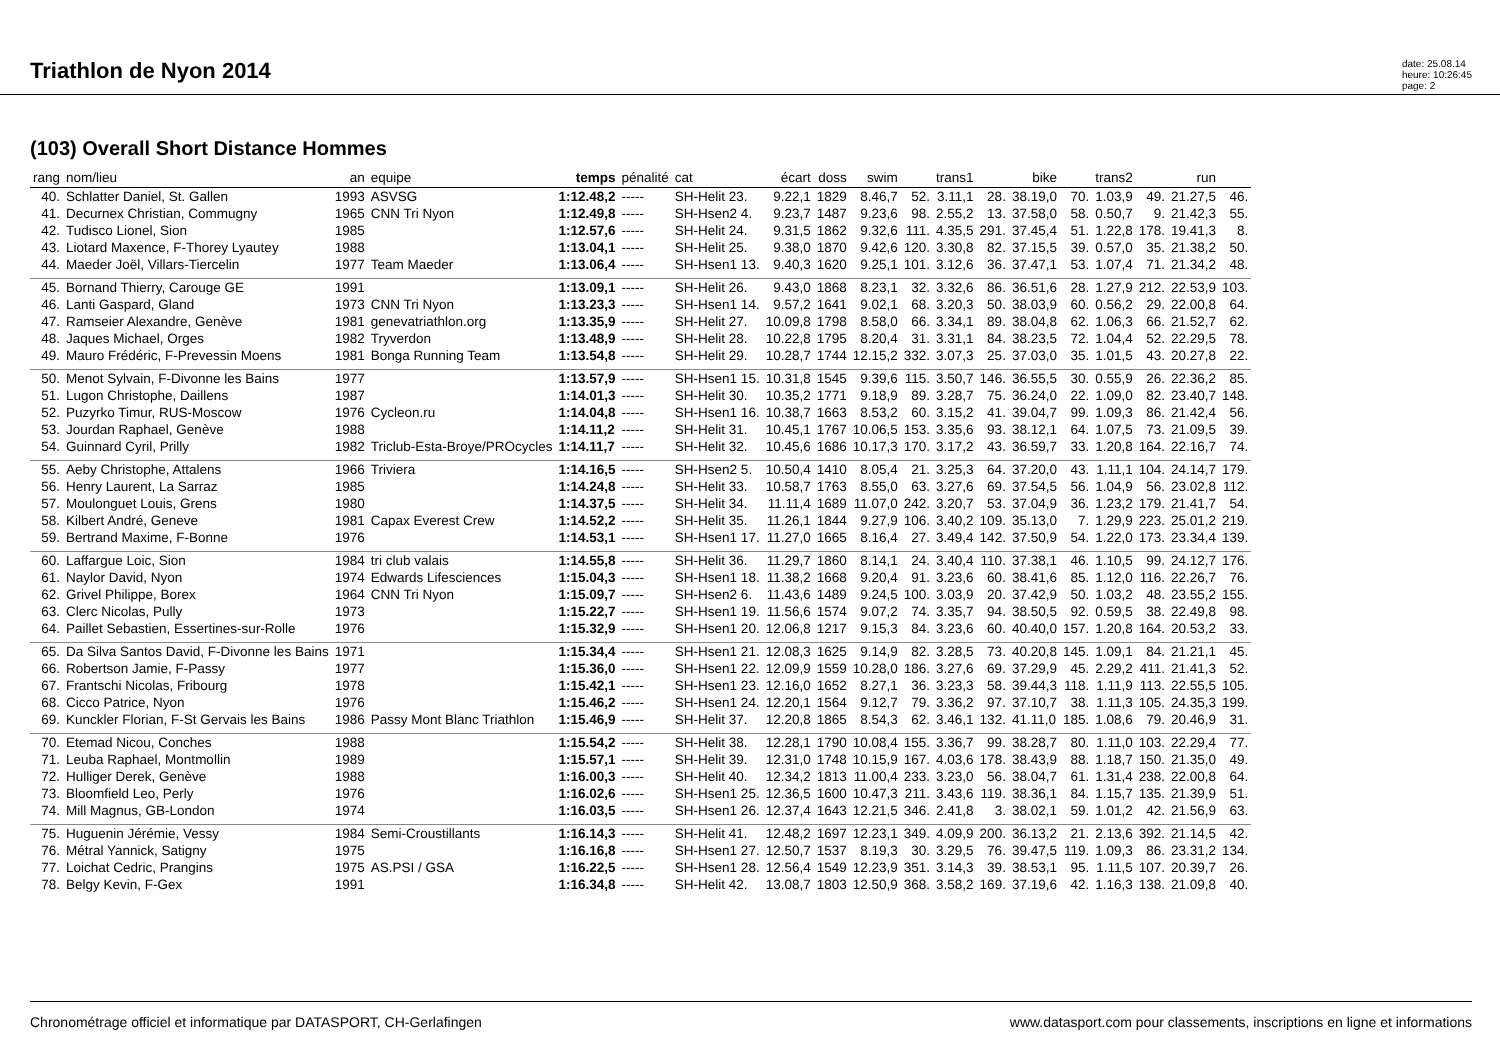Triathlon de Nyon 2014
date: 25.08.14
heure: 10:26:45
page: 2
(103) Overall Short Distance Hommes
| rang | nom/lieu | an | equipe | temps | pénalité | cat | écart | doss | swim | | trans1 | | bike | | trans2 | | run | |
| --- | --- | --- | --- | --- | --- | --- | --- | --- | --- | --- | --- | --- | --- | --- | --- | --- | --- | --- |
| 40. | Schlatter Daniel, St. Gallen | 1993 | ASVSG | 1:12.48,2 | ----- | SH-Helit 23. | 9.22,1 | 1829 | 8.46,7 | 52. | 3.11,1 | 28. | 38.19,0 | 70. | 1.03,9 | 49. | 21.27,5 | 46. |
| 41. | Decurnex Christian, Commugny | 1965 | CNN Tri Nyon | 1:12.49,8 | ----- | SH-Hsen2 4. | 9.23,7 | 1487 | 9.23,6 | 98. | 2.55,2 | 13. | 37.58,0 | 58. | 0.50,7 | 9. | 21.42,3 | 55. |
| 42. | Tudisco Lionel, Sion | 1985 | | 1:12.57,6 | ----- | SH-Helit 24. | 9.31,5 | 1862 | 9.32,6 | 111. | 4.35,5 | 291. | 37.45,4 | 51. | 1.22,8 | 178. | 19.41,3 | 8. |
| 43. | Liotard Maxence, F-Thorey Lyautey | 1988 | | 1:13.04,1 | ----- | SH-Helit 25. | 9.38,0 | 1870 | 9.42,6 | 120. | 3.30,8 | 82. | 37.15,5 | 39. | 0.57,0 | 35. | 21.38,2 | 50. |
| 44. | Maeder Joël, Villars-Tiercelin | 1977 | Team Maeder | 1:13.06,4 | ----- | SH-Hsen1 13. | 9.40,3 | 1620 | 9.25,1 | 101. | 3.12,6 | 36. | 37.47,1 | 53. | 1.07,4 | 71. | 21.34,2 | 48. |
| 45. | Bornand Thierry, Carouge GE | 1991 | | 1:13.09,1 | ----- | SH-Helit 26. | 9.43,0 | 1868 | 8.23,1 | 32. | 3.32,6 | 86. | 36.51,6 | 28. | 1.27,9 | 212. | 22.53,9 | 103. |
| 46. | Lanti Gaspard, Gland | 1973 | CNN Tri Nyon | 1:13.23,3 | ----- | SH-Hsen1 14. | 9.57,2 | 1641 | 9.02,1 | 68. | 3.20,3 | 50. | 38.03,9 | 60. | 0.56,2 | 29. | 22.00,8 | 64. |
| 47. | Ramseier Alexandre, Genève | 1981 | genevatriathlon.org | 1:13.35,9 | ----- | SH-Helit 27. | 10.09,8 | 1798 | 8.58,0 | 66. | 3.34,1 | 89. | 38.04,8 | 62. | 1.06,3 | 66. | 21.52,7 | 62. |
| 48. | Jaques Michael, Orges | 1982 | Tryverdon | 1:13.48,9 | ----- | SH-Helit 28. | 10.22,8 | 1795 | 8.20,4 | 31. | 3.31,1 | 84. | 38.23,5 | 72. | 1.04,4 | 52. | 22.29,5 | 78. |
| 49. | Mauro Frédéric, F-Prevessin Moens | 1981 | Bonga Running Team | 1:13.54,8 | ----- | SH-Helit 29. | 10.28,7 | 1744 | 12.15,2 | 332. | 3.07,3 | 25. | 37.03,0 | 35. | 1.01,5 | 43. | 20.27,8 | 22. |
| 50. | Menot Sylvain, F-Divonne les Bains | 1977 | | 1:13.57,9 | ----- | SH-Hsen1 15. | 10.31,8 | 1545 | 9.39,6 | 115. | 3.50,7 | 146. | 36.55,5 | 30. | 0.55,9 | 26. | 22.36,2 | 85. |
| 51. | Lugon Christophe, Daillens | 1987 | | 1:14.01,3 | ----- | SH-Helit 30. | 10.35,2 | 1771 | 9.18,9 | 89. | 3.28,7 | 75. | 36.24,0 | 22. | 1.09,0 | 82. | 23.40,7 | 148. |
| 52. | Puzyrko Timur, RUS-Moscow | 1976 | Cycleon.ru | 1:14.04,8 | ----- | SH-Hsen1 16. | 10.38,7 | 1663 | 8.53,2 | 60. | 3.15,2 | 41. | 39.04,7 | 99. | 1.09,3 | 86. | 21.42,4 | 56. |
| 53. | Jourdan Raphael, Genève | 1988 | | 1:14.11,2 | ----- | SH-Helit 31. | 10.45,1 | 1767 | 10.06,5 | 153. | 3.35,6 | 93. | 38.12,1 | 64. | 1.07,5 | 73. | 21.09,5 | 39. |
| 54. | Guinnard Cyril, Prilly | 1982 | Triclub-Esta-Broye/PROcycles | 1:14.11,7 | ----- | SH-Helit 32. | 10.45,6 | 1686 | 10.17,3 | 170. | 3.17,2 | 43. | 36.59,7 | 33. | 1.20,8 | 164. | 22.16,7 | 74. |
| 55. | Aeby Christophe, Attalens | 1966 | Triviera | 1:14.16,5 | ----- | SH-Hsen2 5. | 10.50,4 | 1410 | 8.05,4 | 21. | 3.25,3 | 64. | 37.20,0 | 43. | 1.11,1 | 104. | 24.14,7 | 179. |
| 56. | Henry Laurent, La Sarraz | 1985 | | 1:14.24,8 | ----- | SH-Helit 33. | 10.58,7 | 1763 | 8.55,0 | 63. | 3.27,6 | 69. | 37.54,5 | 56. | 1.04,9 | 56. | 23.02,8 | 112. |
| 57. | Moulonguet Louis, Grens | 1980 | | 1:14.37,5 | ----- | SH-Helit 34. | 11.11,4 | 1689 | 11.07,0 | 242. | 3.20,7 | 53. | 37.04,9 | 36. | 1.23,2 | 179. | 21.41,7 | 54. |
| 58. | Kilbert André, Geneve | 1981 | Capax Everest Crew | 1:14.52,2 | ----- | SH-Helit 35. | 11.26,1 | 1844 | 9.27,9 | 106. | 3.40,2 | 109. | 35.13,0 | 7. | 1.29,9 | 223. | 25.01,2 | 219. |
| 59. | Bertrand Maxime, F-Bonne | 1976 | | 1:14.53,1 | ----- | SH-Hsen1 17. | 11.27,0 | 1665 | 8.16,4 | 27. | 3.49,4 | 142. | 37.50,9 | 54. | 1.22,0 | 173. | 23.34,4 | 139. |
| 60. | Laffargue Loic, Sion | 1984 | tri club valais | 1:14.55,8 | ----- | SH-Helit 36. | 11.29,7 | 1860 | 8.14,1 | 24. | 3.40,4 | 110. | 37.38,1 | 46. | 1.10,5 | 99. | 24.12,7 | 176. |
| 61. | Naylor David, Nyon | 1974 | Edwards Lifesciences | 1:15.04,3 | ----- | SH-Hsen1 18. | 11.38,2 | 1668 | 9.20,4 | 91. | 3.23,6 | 60. | 38.41,6 | 85. | 1.12,0 | 116. | 22.26,7 | 76. |
| 62. | Grivel Philippe, Borex | 1964 | CNN Tri Nyon | 1:15.09,7 | ----- | SH-Hsen2 6. | 11.43,6 | 1489 | 9.24,5 | 100. | 3.03,9 | 20. | 37.42,9 | 50. | 1.03,2 | 48. | 23.55,2 | 155. |
| 63. | Clerc Nicolas, Pully | 1973 | | 1:15.22,7 | ----- | SH-Hsen1 19. | 11.56,6 | 1574 | 9.07,2 | 74. | 3.35,7 | 94. | 38.50,5 | 92. | 0.59,5 | 38. | 22.49,8 | 98. |
| 64. | Paillet Sebastien, Essertines-sur-Rolle | 1976 | | 1:15.32,9 | ----- | SH-Hsen1 20. | 12.06,8 | 1217 | 9.15,3 | 84. | 3.23,6 | 60. | 40.40,0 | 157. | 1.20,8 | 164. | 20.53,2 | 33. |
| 65. | Da Silva Santos David, F-Divonne les Bains | 1971 | | 1:15.34,4 | ----- | SH-Hsen1 21. | 12.08,3 | 1625 | 9.14,9 | 82. | 3.28,5 | 73. | 40.20,8 | 145. | 1.09,1 | 84. | 21.21,1 | 45. |
| 66. | Robertson Jamie, F-Passy | 1977 | | 1:15.36,0 | ----- | SH-Hsen1 22. | 12.09,9 | 1559 | 10.28,0 | 186. | 3.27,6 | 69. | 37.29,9 | 45. | 2.29,2 | 411. | 21.41,3 | 52. |
| 67. | Frantschi Nicolas, Fribourg | 1978 | | 1:15.42,1 | ----- | SH-Hsen1 23. | 12.16,0 | 1652 | 8.27,1 | 36. | 3.23,3 | 58. | 39.44,3 | 118. | 1.11,9 | 113. | 22.55,5 | 105. |
| 68. | Cicco Patrice, Nyon | 1976 | | 1:15.46,2 | ----- | SH-Hsen1 24. | 12.20,1 | 1564 | 9.12,7 | 79. | 3.36,2 | 97. | 37.10,7 | 38. | 1.11,3 | 105. | 24.35,3 | 199. |
| 69. | Kunckler Florian, F-St Gervais les Bains | 1986 | Passy Mont Blanc Triathlon | 1:15.46,9 | ----- | SH-Helit 37. | 12.20,8 | 1865 | 8.54,3 | 62. | 3.46,1 | 132. | 41.11,0 | 185. | 1.08,6 | 79. | 20.46,9 | 31. |
| 70. | Etemad Nicou, Conches | 1988 | | 1:15.54,2 | ----- | SH-Helit 38. | 12.28,1 | 1790 | 10.08,4 | 155. | 3.36,7 | 99. | 38.28,7 | 80. | 1.11,0 | 103. | 22.29,4 | 77. |
| 71. | Leuba Raphael, Montmollin | 1989 | | 1:15.57,1 | ----- | SH-Helit 39. | 12.31,0 | 1748 | 10.15,9 | 167. | 4.03,6 | 178. | 38.43,9 | 88. | 1.18,7 | 150. | 21.35,0 | 49. |
| 72. | Hulliger Derek, Genève | 1988 | | 1:16.00,3 | ----- | SH-Helit 40. | 12.34,2 | 1813 | 11.00,4 | 233. | 3.23,0 | 56. | 38.04,7 | 61. | 1.31,4 | 238. | 22.00,8 | 64. |
| 73. | Bloomfield Leo, Perly | 1976 | | 1:16.02,6 | ----- | SH-Hsen1 25. | 12.36,5 | 1600 | 10.47,3 | 211. | 3.43,6 | 119. | 38.36,1 | 84. | 1.15,7 | 135. | 21.39,9 | 51. |
| 74. | Mill Magnus, GB-London | 1974 | | 1:16.03,5 | ----- | SH-Hsen1 26. | 12.37,4 | 1643 | 12.21,5 | 346. | 2.41,8 | 3. | 38.02,1 | 59. | 1.01,2 | 42. | 21.56,9 | 63. |
| 75. | Huguenin Jérémie, Vessy | 1984 | Semi-Croustillants | 1:16.14,3 | ----- | SH-Helit 41. | 12.48,2 | 1697 | 12.23,1 | 349. | 4.09,9 | 200. | 36.13,2 | 21. | 2.13,6 | 392. | 21.14,5 | 42. |
| 76. | Métral Yannick, Satigny | 1975 | | 1:16.16,8 | ----- | SH-Hsen1 27. | 12.50,7 | 1537 | 8.19,3 | 30. | 3.29,5 | 76. | 39.47,5 | 119. | 1.09,3 | 86. | 23.31,2 | 134. |
| 77. | Loichat Cedric, Prangins | 1975 | AS.PSI / GSA | 1:16.22,5 | ----- | SH-Hsen1 28. | 12.56,4 | 1549 | 12.23,9 | 351. | 3.14,3 | 39. | 38.53,1 | 95. | 1.11,5 | 107. | 20.39,7 | 26. |
| 78. | Belgy Kevin, F-Gex | 1991 | | 1:16.34,8 | ----- | SH-Helit 42. | 13.08,7 | 1803 | 12.50,9 | 368. | 3.58,2 | 169. | 37.19,6 | 42. | 1.16,3 | 138. | 21.09,8 | 40. |
Chronométrage officiel et informatique par DATASPORT, CH-Gerlafingen www.datasport.com pour classements, inscriptions en ligne et informations